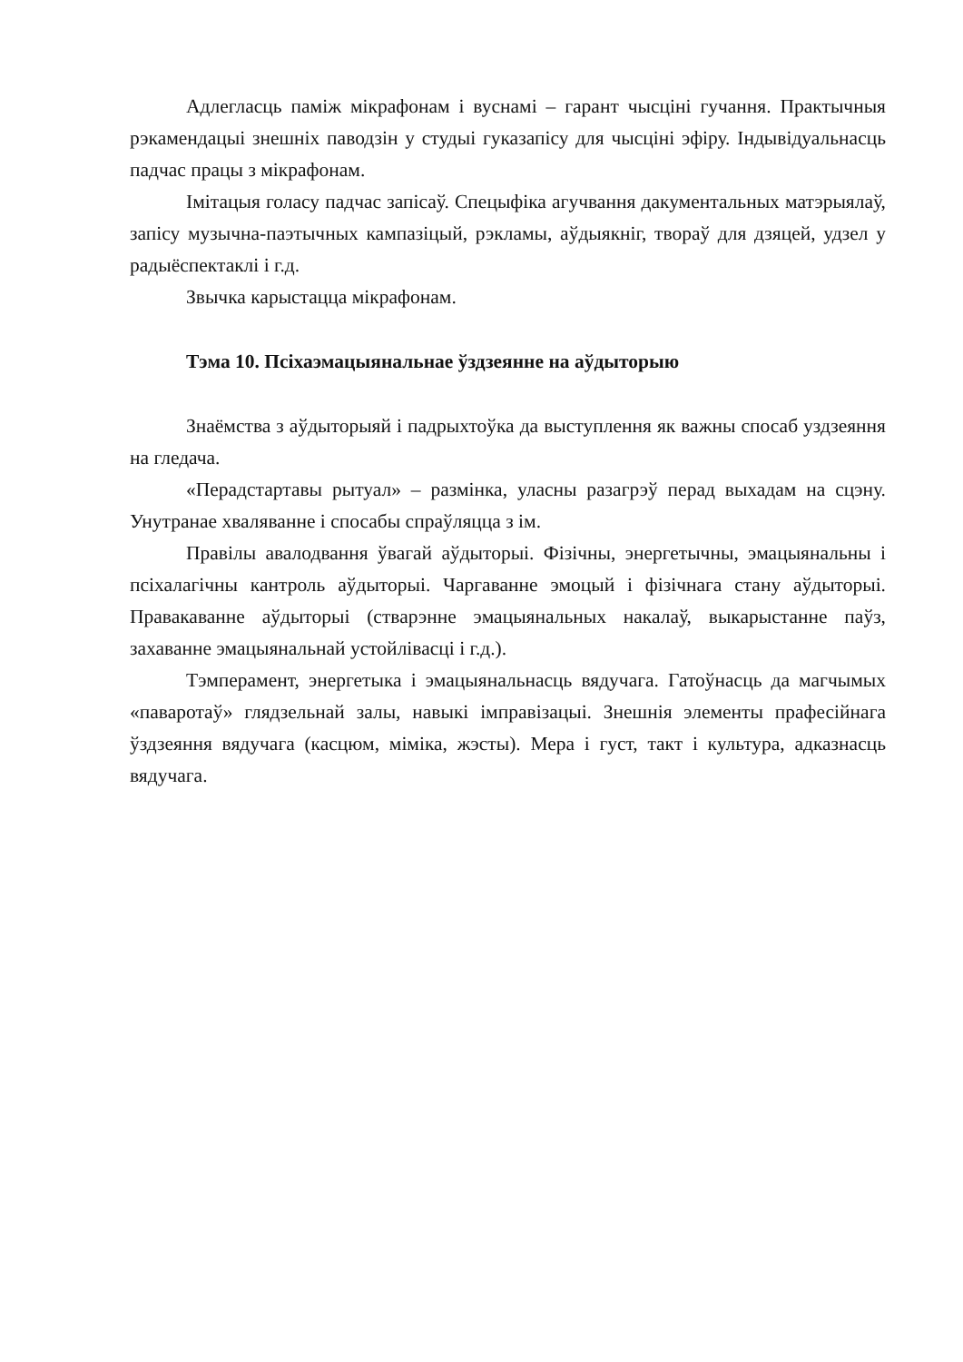Адлегласць паміж мікрафонам і вуснамі – гарант чысціні гучання. Практычныя рэкамендацыі знешніх паводзін у студыі гуказапісу для чысціні эфіру. Індывідуальнасць падчас працы з мікрафонам.
Імітацыя голасу падчас запісаў. Спецыфіка агучвання дакументальных матэрыялаў, запісу музычна-паэтычных кампазіцый, рэкламы, аўдыякніг, твораў для дзяцей, удзел у радыёспектаклі і г.д.
Звычка карыстацца мікрафонам.
Тэма 10. Псіхаэмацыянальнае ўздзеянне на аўдыторыю
Знаёмства з аўдыторыяй і падрыхтоўка да выступлення як важны спосаб уздзеяння на гледача.
«Перадстартавы рытуал» – размінка, уласны разагрэў перад выхадам на сцэну. Унутранае хваляванне і спосабы спраўляцца з ім.
Правілы авалодвання ўвагай аўдыторыі. Фізічны, энергетычны, эмацыянальны і псіхалагічны кантроль аўдыторыі. Чаргаванне эмоцый і фізічнага стану аўдыторыі. Правакаванне аўдыторыі (стварэнне эмацыянальных накалаў, выкарыстанне паўз, захаванне эмацыянальнай устойлівасці і г.д.).
Тэмперамент, энергетыка і эмацыянальнасць вядучага. Гатоўнасць да магчымых «паваротаў» глядзельнай залы, навыкі імправізацыі. Знешнія элементы прафесійнага ўздзеяння вядучага (касцюм, міміка, жэсты). Мера і густ, такт і культура, адказнасць вядучага.